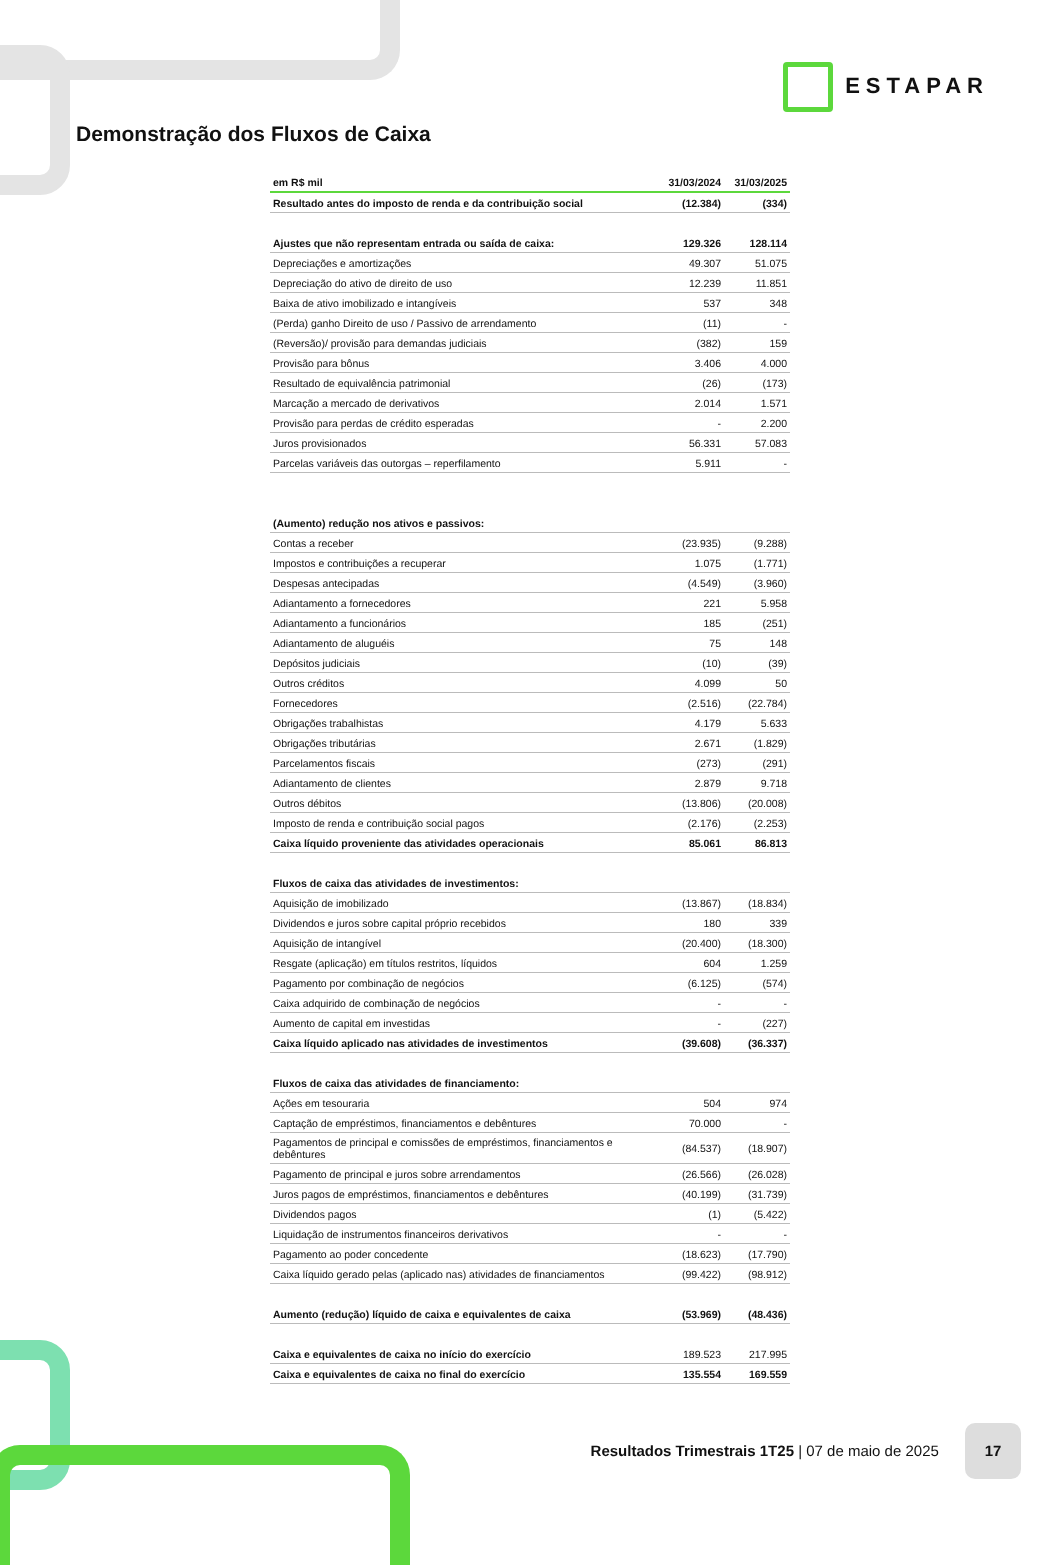ESTAPAR
Demonstração dos Fluxos de Caixa
| em R$ mil | 31/03/2024 | 31/03/2025 |
| --- | --- | --- |
| Resultado antes do imposto de renda e da contribuição social | (12.384) | (334) |
| Ajustes que não representam entrada ou saída de caixa: | 129.326 | 128.114 |
| Depreciações e amortizações | 49.307 | 51.075 |
| Depreciação do ativo de direito de uso | 12.239 | 11.851 |
| Baixa de ativo imobilizado e intangíveis | 537 | 348 |
| (Perda) ganho Direito de uso / Passivo de arrendamento | (11) | - |
| (Reversão)/ provisão para demandas judiciais | (382) | 159 |
| Provisão para bônus | 3.406 | 4.000 |
| Resultado de equivalência patrimonial | (26) | (173) |
| Marcação a mercado de derivativos | 2.014 | 1.571 |
| Provisão para perdas de crédito esperadas | - | 2.200 |
| Juros provisionados | 56.331 | 57.083 |
| Parcelas variáveis das outorgas – reperfilamento | 5.911 | - |
| (Aumento) redução nos ativos e passivos: | | |
| Contas a receber | (23.935) | (9.288) |
| Impostos e contribuições a recuperar | 1.075 | (1.771) |
| Despesas antecipadas | (4.549) | (3.960) |
| Adiantamento a fornecedores | 221 | 5.958 |
| Adiantamento a funcionários | 185 | (251) |
| Adiantamento de aluguéis | 75 | 148 |
| Depósitos judiciais | (10) | (39) |
| Outros créditos | 4.099 | 50 |
| Fornecedores | (2.516) | (22.784) |
| Obrigações trabalhistas | 4.179 | 5.633 |
| Obrigações tributárias | 2.671 | (1.829) |
| Parcelamentos fiscais | (273) | (291) |
| Adiantamento de clientes | 2.879 | 9.718 |
| Outros débitos | (13.806) | (20.008) |
| Imposto de renda e contribuição social pagos | (2.176) | (2.253) |
| Caixa líquido proveniente das atividades operacionais | 85.061 | 86.813 |
| Fluxos de caixa das atividades de investimentos: | | |
| Aquisição de imobilizado | (13.867) | (18.834) |
| Dividendos e juros sobre capital próprio recebidos | 180 | 339 |
| Aquisição de intangível | (20.400) | (18.300) |
| Resgate (aplicação) em títulos restritos, líquidos | 604 | 1.259 |
| Pagamento por combinação de negócios | (6.125) | (574) |
| Caixa adquirido de combinação de negócios | - | - |
| Aumento de capital em investidas | - | (227) |
| Caixa líquido aplicado nas atividades de investimentos | (39.608) | (36.337) |
| Fluxos de caixa das atividades de financiamento: | | |
| Ações em tesouraria | 504 | 974 |
| Captação de empréstimos, financiamentos e debêntures | 70.000 | - |
| Pagamentos de principal e comissões de empréstimos, financiamentos e debêntures | (84.537) | (18.907) |
| Pagamento de principal e juros sobre arrendamentos | (26.566) | (26.028) |
| Juros pagos de empréstimos, financiamentos e debêntures | (40.199) | (31.739) |
| Dividendos pagos | (1) | (5.422) |
| Liquidação de instrumentos financeiros derivativos | - | - |
| Pagamento ao poder concedente | (18.623) | (17.790) |
| Caixa líquido gerado pelas (aplicado nas) atividades de financiamentos | (99.422) | (98.912) |
| Aumento (redução) líquido de caixa e equivalentes de caixa | (53.969) | (48.436) |
| Caixa e equivalentes de caixa no início do exercício | 189.523 | 217.995 |
| Caixa e equivalentes de caixa no final do exercício | 135.554 | 169.559 |
Resultados Trimestrais 1T25 | 07 de maio de 2025 17